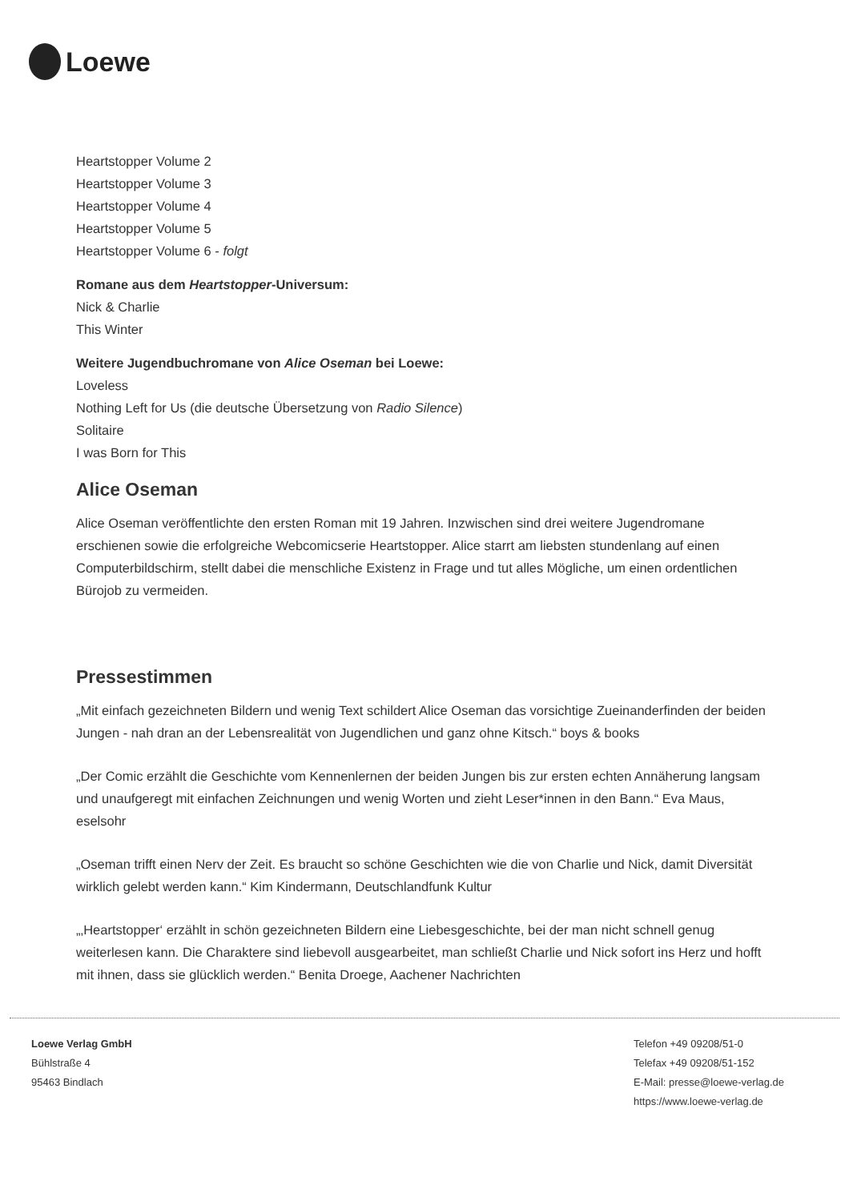Loewe
Heartstopper Volume 2
Heartstopper Volume 3
Heartstopper Volume 4
Heartstopper Volume 5
Heartstopper Volume 6 - folgt
Romane aus dem Heartstopper-Universum:
Nick & Charlie
This Winter
Weitere Jugendbuchromane von Alice Oseman bei Loewe:
Loveless
Nothing Left for Us (die deutsche Übersetzung von Radio Silence)
Solitaire
I was Born for This
Alice Oseman
Alice Oseman veröffentlichte den ersten Roman mit 19 Jahren. Inzwischen sind drei weitere Jugendromane erschienen sowie die erfolgreiche Webcomicserie Heartstopper. Alice starrt am liebsten stundenlang auf einen Computerbildschirm, stellt dabei die menschliche Existenz in Frage und tut alles Mögliche, um einen ordentlichen Bürojob zu vermeiden.
Pressestimmen
„Mit einfach gezeichneten Bildern und wenig Text schildert Alice Oseman das vorsichtige Zueinanderfinden der beiden Jungen - nah dran an der Lebensrealität von Jugendlichen und ganz ohne Kitsch.“ boys & books
„Der Comic erzählt die Geschichte vom Kennenlernen der beiden Jungen bis zur ersten echten Annäherung langsam und unaufgeregt mit einfachen Zeichnungen und wenig Worten und zieht Leser*innen in den Bann.“ Eva Maus, eselsohr
„Oseman trifft einen Nerv der Zeit. Es braucht so schöne Geschichten wie die von Charlie und Nick, damit Diversität wirklich gelebt werden kann.“ Kim Kindermann, Deutschlandfunk Kultur
„‚Heartstopper‘ erzählt in schön gezeichneten Bildern eine Liebesgeschichte, bei der man nicht schnell genug weiterlesen kann. Die Charaktere sind liebevoll ausgearbeitet, man schließt Charlie und Nick sofort ins Herz und hofft mit ihnen, dass sie glücklich werden.“ Benita Droege, Aachener Nachrichten
Loewe Verlag GmbH
Bühlstraße 4
95463 Bindlach
Telefon +49 09208/51-0
Telefax +49 09208/51-152
E-Mail: presse@loewe-verlag.de
https://www.loewe-verlag.de